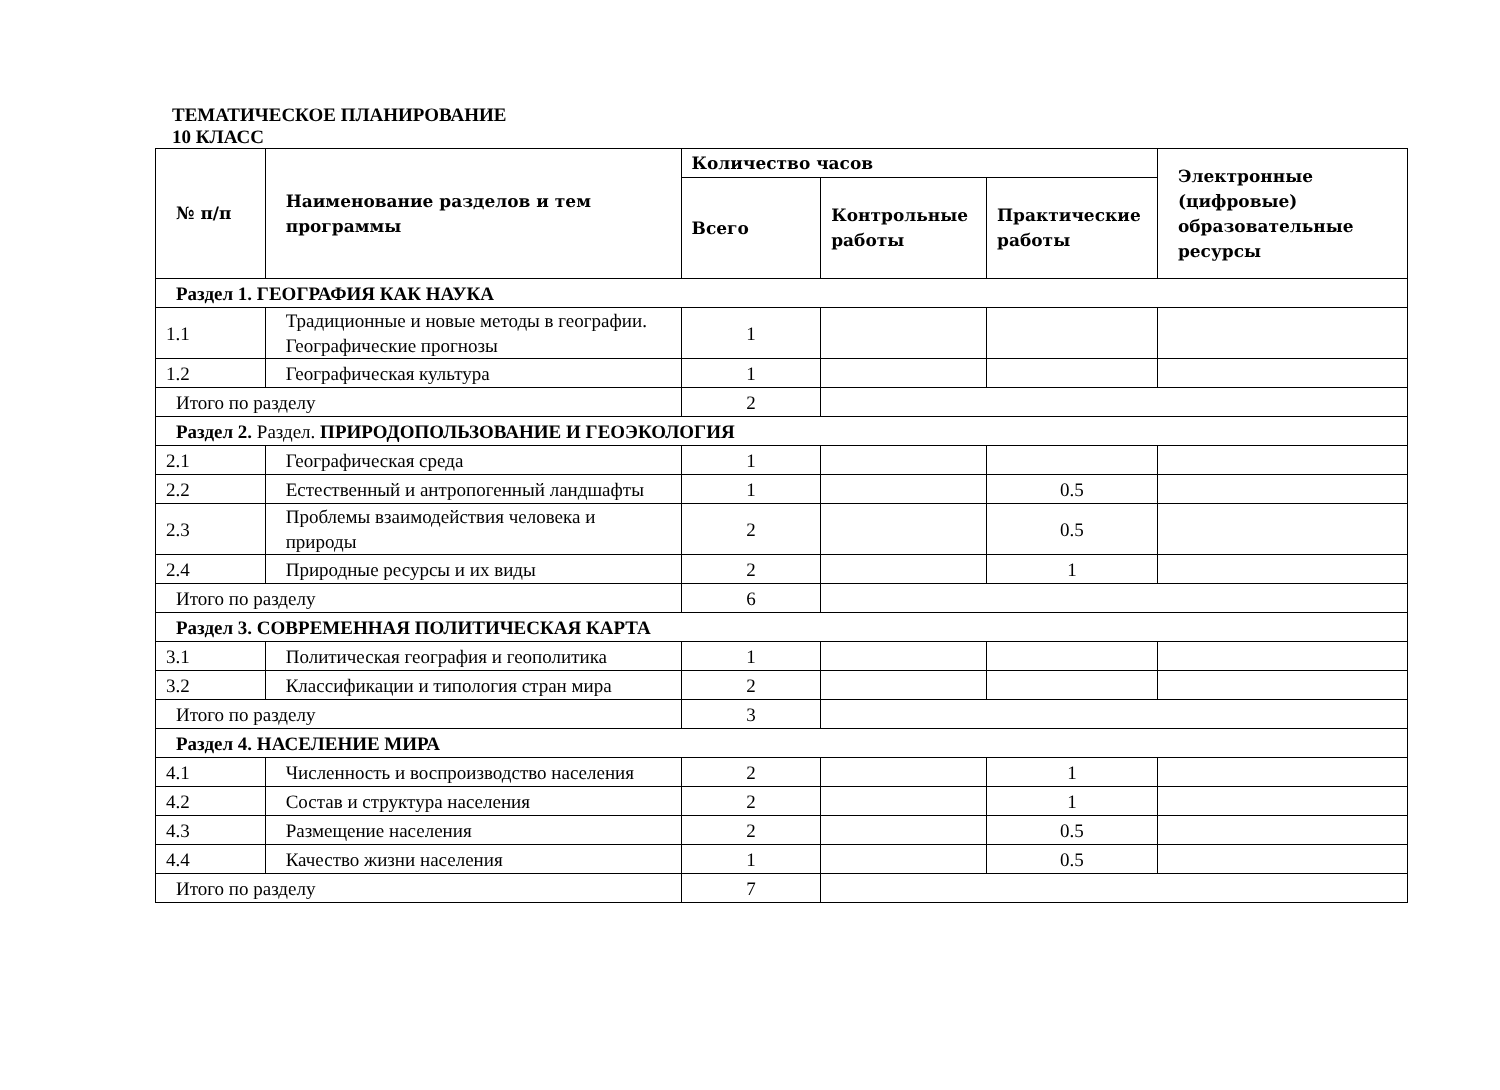ТЕМАТИЧЕСКОЕ ПЛАНИРОВАНИЕ
10 КЛАСС
| № п/п | Наименование разделов и тем программы | Количество часов | | | Электронные (цифровые) образовательные ресурсы |
| --- | --- | --- | --- | --- | --- |
| | | Всего | Контрольные работы | Практические работы | |
| Раздел 1. ГЕОГРАФИЯ КАК НАУКА | | | | | |
| 1.1 | Традиционные и новые методы в географии. Географические прогнозы | 1 | | | |
| 1.2 | Географическая культура | 1 | | | |
| Итого по разделу | | 2 | | | |
| Раздел 2. Раздел. ПРИРОДОПОЛЬЗОВАНИЕ И ГЕОЭКОЛОГИЯ | | | | | |
| 2.1 | Географическая среда | 1 | | | |
| 2.2 | Естественный и антропогенный ландшафты | 1 | | 0.5 | |
| 2.3 | Проблемы взаимодействия человека и природы | 2 | | 0.5 | |
| 2.4 | Природные ресурсы и их виды | 2 | | 1 | |
| Итого по разделу | | 6 | | | |
| Раздел 3. СОВРЕМЕННАЯ ПОЛИТИЧЕСКАЯ КАРТА | | | | | |
| 3.1 | Политическая география и геополитика | 1 | | | |
| 3.2 | Классификации и типология стран мира | 2 | | | |
| Итого по разделу | | 3 | | | |
| Раздел 4. НАСЕЛЕНИЕ МИРА | | | | | |
| 4.1 | Численность и воспроизводство населения | 2 | | 1 | |
| 4.2 | Состав и структура населения | 2 | | 1 | |
| 4.3 | Размещение населения | 2 | | 0.5 | |
| 4.4 | Качество жизни населения | 1 | | 0.5 | |
| Итого по разделу | | 7 | | | |